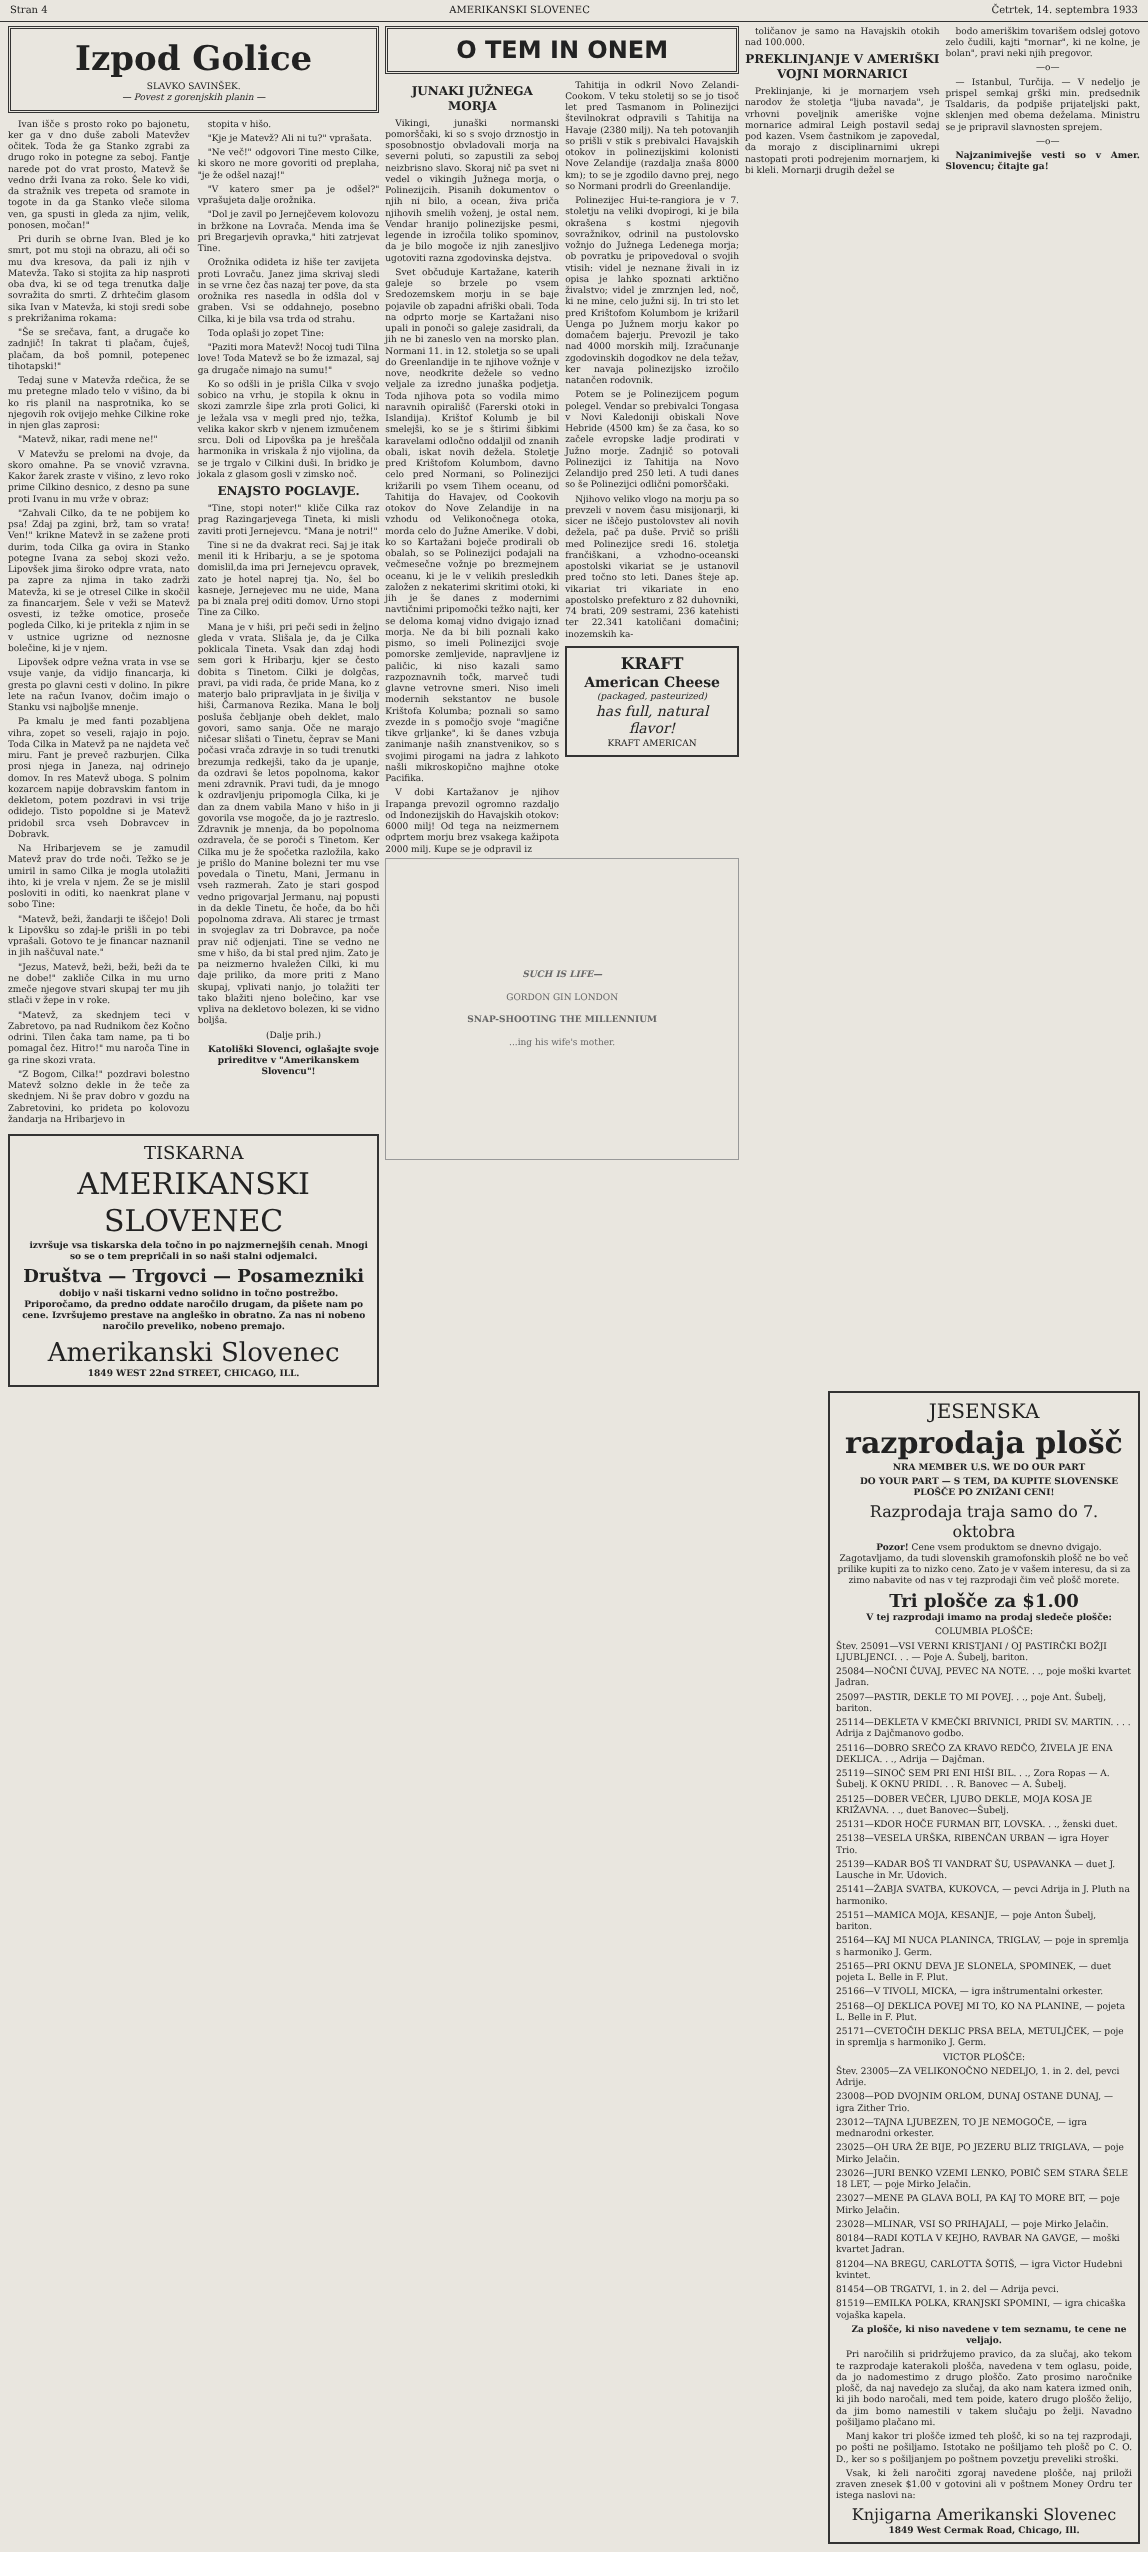Stran 4 AMERIKANSKI SLOVENEC Četrtek, 14. septembra 1933
Izpod Golice
SLAVKO SAVINŠEK.
— Povest z gorenjskih planin —
Ivan išče s prosto roko po bajonetu, ker ga v dno duše zaboli Matevžev očitek. Toda že ga Stanko zgrabi za drugo roko in potegne za seboj. Fantje narede pot do vrat prosto, Matevž še vedno drži Ivana za roko. Šele ko vidi, da stražnik ves trepeta od sramote in togote in da ga Stanko vleče siloma ven, ga spusti in gleda za njim, velik, ponosen, močan!"
Pri durih se obrne Ivan. Bled je ko smrt, pot mu stoji na obrazu, ali oči so mu dva kresova, da pali iz njih v Matevža. Tako si stojita za hip nasproti oba dva, ki se od tega trenutka dalje sovražita do smrti. Z drhtečim glasom sika Ivan v Matevža, ki stoji sredi sobe s prekrižanima rokama:
"Še se srečava, fant, a drugače ko zadnjič! In takrat ti plačam, čuješ, plačam, da boš pomnil, potepenec tihotapski!"
Tedaj sune v Matevža rdečica, že se mu pretegne mlado telo v višino, da bi ko ris planil na nasprotnika, ko se njegovih rok ovijejo mehke Cilkine roke in njen glas zaprosi:
"Matevž, nikar, radi mene ne!"
V Matevžu se prelomi na dvoje, da skoro omahne. Pa se vnovič vzravna. Kakor žarek zraste v višino, z levo roko prime Cilkino desnico, z desno pa sune proti Ivanu in mu vrže v obraz:
"Zahvali Cilko, da te ne pobijem ko psa! Zdaj pa zgini, brž, tam so vrata! Ven!" krikne Matevž in se zažene proti durim, toda Cilka ga ovira in Stanko potegne Ivana za seboj skozi vežo. Lipovšek jima široko odpre vrata, nato pa zapre za njima in tako zadrži Matevža, ki se je otresel Cilke in skočil za financarjem. Šele v veži se Matevž osvesti, iz težke omotice, proseče pogleda Cilko, ki je pritekla z njim in se v ustnice ugrizne od neznosne bolečine, ki je v njem.
Lipovšek odpre vežna vrata in vse se vsuje vanje, da vidijo financarja, ki gresta po glavni cesti v dolino. In pikre lete na račun Ivanov, dočim imajo o Stanku vsi najboljše mnenje.
Pa kmalu je med fanti pozabljena vihra, zopet so veseli, rajajo in pojo. Toda Cilka in Matevž pa ne najdeta več miru. Fant je preveč razburjen. Cilka prosi njega in Janeza, naj odrinejo domov. In res Matevž uboga. S polnim kozarcem napije dobravskim fantom in dekletom, potem pozdravi in vsi trije odidejo. Tisto popoldne si je Matevž pridobil srca vseh Dobravcev in Dobravk.
Na Hribarjevem se je zamudil Matevž prav do trde noči. Težko se je umiril in samo Cilka je mogla utolažiti ihto, ki je vrela v njem. Že se je mislil posloviti in oditi, ko naenkrat plane v sobo Tine:
"Matevž, beži, žandarji te iščejo! Doli k Lipovšku so zdaj-le prišli in po tebi vprašali. Gotovo te je financar naznanil in jih naščuval nate."
"Jezus, Matevž, beži, beži, beži da te ne dobe!" zakliče Cilka in mu urno zmeče njegove stvari skupaj ter mu jih stlači v žepe in v roke.
"Matevž, za skednjem teci v Zabretovo, pa nad Rudnikom čez Kočno odrini. Tilen čaka tam name, pa ti bo pomagal čez. Hitro!" mu naroča Tine in ga rine skozi vrata.
"Z Bogom, Cilka!" pozdravi bolestno Matevž solzno dekle in že teče za skednjem. Ni še prav dobro v gozdu na Zabretovini, ko prideta po kolovozu žandarja na Hribarjevo in
stopita v hišo.
"Kje je Matevž? Ali ni tu?" vprašata.
"Ne več!" odgovori Tine mesto Cilke, ki skoro ne more govoriti od preplaha, "je že odšel nazaj!"
"V katero smer pa je odšel?" vprašujeta dalje orožnika.
"Dol je zavil po Jernejčevem kolovozu in bržkone na Lovrača. Menda ima še pri Bregarjevih opravka," hiti zatrjevat Tine.
Orožnika odideta iz hiše ter zavijeta proti Lovraču. Janez jima skrivaj sledi in se vrne čez čas nazaj ter pove, da sta orožnika res nasedla in odšla dol v graben. Vsi se oddahnejo, posebno Cilka, ki je bila vsa trda od strahu.
Toda oplaši jo zopet Tine:
"Paziti mora Matevž! Nocoj tudi Tilna love! Toda Matevž se bo že izmazal, saj ga drugače nimajo na sumu!"
Ko so odšli in je prišla Cilka v svojo sobico na vrhu, je stopila k oknu in skozi zamrzle šipe zrla proti Golici, ki je ležala vsa v megli pred njo, težka, velika kakor skrb v njenem izmučenem srcu. Doli od Lipovška pa je hreščala harmonika in vriskala ž njo vijolina, da se je trgalo v Cilkini duši. In bridko je jokala z glasom gosli v zimsko noč.
ENAJSTO POGLAVJE.
"Tine, stopi noter!" kliče Cilka raz prag Razingarjevega Tineta, ki misli zaviti proti Jernejevcu. "Mana je notri!"
Tine si ne da dvakrat reci. Saj je itak menil iti k Hribarju, a se je spotoma domislil,da ima pri Jernejevcu opravek, zato je hotel naprej tja. No, šel bo kasneje, Jernejevec mu ne uide, Mana pa bi znala prej oditi domov. Urno stopi Tine za Cilko.
Mana je v hiši, pri peči sedi in željno gleda v vrata. Slišala je, da je Cilka poklicala Tineta. Vsak dan zdaj hodi sem gori k Hribarju, kjer se često dobita s Tinetom. Cilki je dolgčas, pravi, pa vidi rada, če pride Mana, ko z materjo balo pripravljata in je šivilja v hiši, Čarmanova Rezika. Mana le bolj posluša čebljanje obeh deklet, malo govori, samo sanja. Oče ne marajo ničesar slišati o Tinetu, čeprav se Mani počasi vrača zdravje in so tudi trenutki brezumja redkejši, tako da je upanje, da ozdravi še letos popolnoma, kakor meni zdravnik. Pravi tudi, da je mnogo k ozdravljenju pripomogla Cilka, ki je dan za dnem vabila Mano v hišo in ji govorila vse mogoče, da jo je raztreslo. Zdravnik je mnenja, da bo popolnoma ozdravela, če se poroči s Tinetom. Ker Cilka mu je že spočetka razložila, kako je prišlo do Manine bolezni ter mu vse povedala o Tinetu, Mani, Jermanu in vseh razmerah. Zato je stari gospod vedno prigovarjal Jermanu, naj popusti in da dekle Tinetu, če hoče, da bo hči popolnoma zdrava. Ali starec je trmast in svojeglav za tri Dobravce, pa noče prav nič odjenjati. Tine se vedno ne sme v hišo, da bi stal pred njim. Zato je pa neizmerno hvaležen Cilki, ki mu daje priliko, da more priti z Mano skupaj, vplivati nanjo, jo tolažiti ter tako blažiti njeno bolečino, kar vse vpliva na dekletovo bolezen, ki se vidno boljša.
(Dalje prih.)
Katoliški Slovenci, oglašajte svoje prireditve v "Amerikanskem Slovencu"!
TISKARNA
AMERIKANSKI SLOVENEC
izvršuje vsa tiskarska dela točno in po najzmernejših cenah. Mnogi so se o tem prepričali in so naši stalni odjemalci.
Društva — Trgovci — Posamezniki
dobijo v naši tiskarni vedno solidno in točno postrežbo. Priporočamo, da predno oddate naročilo drugam, da pišete nam po cene. Izvršujemo prestave na angleško in obratno. Za nas ni nobeno naročilo preveliko, nobeno premajo.
Amerikanski Slovenec
1849 WEST 22nd STREET, CHICAGO, ILL.
O TEM IN ONEM
JUNAKI JUŽNEGA MORJA
Vikingi, junaški normanski pomorščaki, ki so s svojo drznostjo in sposobnostjo obvladovali morja na severni poluti, so zapustili za seboj neizbrisno slavo. Skoraj nič pa svet ni vedel o vikingih Južnega morja, o Polinezijcih. Pisanih dokumentov o njih ni bilo, a ocean, živa priča njihovih smelih voženj, je ostal nem. Vendar hranijo polinezijske pesmi, legende in izročila toliko spominov, da je bilo mogoče iz njih zanesljivo ugotoviti razna zgodovinska dejstva.
Svet občuduje Kartažane, katerih galeje so brzele po vsem Sredozemskem morju in se baje pojavile ob zapadni afriški obali. Toda na odprto morje se Kartažani niso upali in ponoči so galeje zasidrali, da jih ne bi zaneslo ven na morsko plan. Normani 11. in 12. stoletja so se upali do Greenlandije in te njihove vožnje v nove, neodkrite dežele so vedno veljale za izredno junaška podjetja. Toda njihova pota so vodila mimo naravnih opirališč (Farerski otoki in Islandija). Krištof Kolumb je bil smelejši, ko se je s štirimi šibkimi karavelami odločno oddaljil od znanih obali, iskat novih dežela. Stoletje pred Krištofom Kolumbom, davno celo pred Normani, so Polinezijci križarili po vsem Tihem oceanu, od Tahitija do Havajev, od Cookovih otokov do Nove Zelandije in na vzhodu od Velikonočnega otoka, morda celo do Južne Amerike. V dobi, ko so Kartažani boječe prodirali ob obalah, so se Polinezijci podajali na večmesečne vožnje po brezmejnem oceanu, ki je le v velikih presledkih založen z nekaterimi skritimi otoki, ki jih je še danes z modernimi navtičnimi pripomočki težko najti, ker se deloma komaj vidno dvigajo iznad morja. Ne da bi bili poznali kako pismo, so imeli Polinezijci svoje pomorske zemljevide, napravljene iz paličic, ki niso kazali samo razpoznavnih točk, marveč tudi glavne vetrovne smeri. Niso imeli modernih sekstantov ne busole Krištofa Kolumba; poznali so samo zvezde in s pomočjo svoje "magične tikve grljanke", ki še danes vzbuja zanimanje naših znanstvenikov, so s svojimi pirogami na jadra z lahkoto našli mikroskopično majhne otoke Pacifika.
V dobi Kartažanov je njihov Irapanga prevozil ogromno razdaljo od Indonezijskih do Havajskih otokov: 6000 milj! Od tega na neizmernem odprtem morju brez vsakega kažipota 2000 milj. Kupe se je odpravil iz
Tahitija in odkril Novo Zelandi-Cookom. V teku stoletij so se jo tisoč let pred Tasmanom in Polinezijci številnokrat odpravili s Tahitija na Havaje (2380 milj). Na teh potovanjih so prišli v stik s prebivalci Havajskih otokov in polinezijskimi kolonisti Nove Zelandije (razdalja znaša 8000 km); to se je zgodilo davno prej, nego so Normani prodrli do Greenlandije.
Polinezijec Hui-te-rangiora je v 7. stoletju na veliki dvopirogi, ki je bila okrašena s kostmi njegovih sovražnikov, odrinil na pustolovsko vožnjo do Južnega Ledenega morja; ob povratku je pripovedoval o svojih vtisih: videl je neznane živali in iz opisa je lahko spoznati arktično živalstvo; videl je zmrznjen led, noč, ki ne mine, celo južni sij. In tri sto let pred Krištofom Kolumbom je križaril Uenga po Južnem morju kakor po domačem bajerju. Prevozil je tako nad 4000 morskih milj. Izračunanje zgodovinskih dogodkov ne dela težav, ker navaja polinezijsko izročilo natančen rodovnik.
Potem se je Polinezijcem pogum polegel. Vendar so prebivalci Tongasa v Novi Kaledoniji obiskali Nove Hebride (4500 km) še za časa, ko so začele evropske ladje prodirati v Južno morje. Zadnjič so potovali Polinezijci iz Tahitija na Novo Zelandijo pred 250 leti. A tudi danes so še Polinezijci odlični pomorščaki.
Njihovo veliko vlogo na morju pa so prevzeli v novem času misijonarji, ki sicer ne iščejo pustolovstev ali novih dežela, pač pa duše. Prvič so prišli med Polinezijce sredi 16. stoletja frančiškani, a vzhodno-oceanski apostolski vikariat se je ustanovil pred točno sto leti. Danes šteje ap. vikariat tri vikariate in eno apostolsko prefekturo z 82 duhovniki, 74 brati, 209 sestrami, 236 katehisti ter 22.341 katoličani domačini; inozemskih ka-
KRAFT
American Cheese
(packaged, pasteurized)
has full, natural flavor!
KRAFT AMERICAN
SUCH IS LIFE—
GORDON GIN LONDON
SNAP-SHOOTING THE MILLENNIUM
...ing his wife's mother.
toličanov je samo na Havajskih otokih nad 100.000.
PREKLINJANJE V AMERIŠKI VOJNI MORNARICI
Preklinjanje, ki je mornarjem vseh narodov že stoletja "ljuba navada", je vrhovni poveljnik ameriške vojne mornarice admiral Leigh postavil sedaj pod kazen. Vsem častnikom je zapovedal, da morajo z disciplinarnimi ukrepi nastopati proti podrejenim mornarjem, ki bi kleli. Mornarji drugih dežel se
bodo ameriškim tovarišem odslej gotovo zelo čudili, kajti "mornar", ki ne kolne, je bolan", pravi neki njih pregovor.
—o—
— Istanbul, Turčija. — V nedeljo je prispel semkaj grški min. predsednik Tsaldaris, da podpiše prijateljski pakt, sklenjen med obema deželama. Ministru se je pripravil slavnosten sprejem.
—o—
Najzanimivejše vesti so v Amer. Slovencu; čitajte ga!
JESENSKA
razprodaja plošč
NRA MEMBER U.S. WE DO OUR PART
DO YOUR PART — S TEM, DA KUPITE SLOVENSKE PLOŠČE PO ZNIŽANI CENI!
Razprodaja traja samo do 7. oktobra
Pozor! Cene vsem produktom se dnevno dvigajo. Zagotavljamo, da tudi slovenskih gramofonskih plošč ne bo več prilike kupiti za to nizko ceno. Zato je v vašem interesu, da si za zimo nabavite od nas v tej razprodaji čim več plošč morete.
Tri plošče za $1.00
V tej razprodaji imamo na prodaj sledeče plošče:
COLUMBIA PLOŠČE:
Štev. 25091—VSI VERNI KRISTJANI / OJ PASTIRČKI BOŽJI LJUBLJENCI. . . — Poje A. Šubelj, bariton.
25084—NOČNI ČUVAJ, PEVEC NA NOTE. . ., poje moški kvartet Jadran.
25097—PASTIR, DEKLE TO MI POVEJ. . ., poje Ant. Šubelj, bariton.
25114—DEKLETA V KMEČKI BRIVNICI, PRIDI SV. MARTIN. . . . Adrija z Dajčmanovo godbo.
25116—DOBRO SREČO ZA KRAVO REDČO, ŽIVELA JE ENA DEKLICA. . ., Adrija — Dajčman.
25119—SINOČ SEM PRI ENI HIŠI BIL. . ., Zora Ropas — A. Šubelj. K OKNU PRIDI. . . R. Banovec — A. Šubelj.
25125—DOBER VEČER, LJUBO DEKLE, MOJA KOSA JE KRIŽAVNA. . ., duet Banovec—Šubelj.
25131—KDOR HOČE FURMAN BIT, LOVSKA. . ., ženski duet.
25138—VESELA URŠKA, RIBENČAN URBAN — igra Hoyer Trio.
25139—KADAR BOŠ TI VANDRAT ŠU, USPAVANKA — duet J. Lausche in Mr. Udovich.
25141—ŽABJA SVATBA, KUKOVCA, — pevci Adrija in J. Pluth na harmoniko.
25151—MAMICA MOJA, KESANJE, — poje Anton Šubelj, bariton.
25164—KAJ MI NUCA PLANINCA, TRIGLAV, — poje in spremlja s harmoniko J. Germ.
25165—PRI OKNU DEVA JE SLONELA, SPOMINEK, — duet pojeta L. Belle in F. Plut.
25166—V TIVOLI, MICKA, — igra inštrumentalni orkester.
25168—OJ DEKLICA POVEJ MI TO, KO NA PLANINE, — pojeta L. Belle in F. Plut.
25171—CVETOČIH DEKLIC PRSA BELA, METULJČEK, — poje in spremlja s harmoniko J. Germ.
VICTOR PLOŠČE:
Štev. 23005—ZA VELIKONOČNO NEDELJO, 1. in 2. del, pevci Adrije.
23008—POD DVOJNIM ORLOM, DUNAJ OSTANE DUNAJ, — igra Zither Trio.
23012—TAJNA LJUBEZEN, TO JE NEMOGOČE, — igra mednarodni orkester.
23025—OH URA ŽE BIJE, PO JEZERU BLIZ TRIGLAVA, — poje Mirko Jelačin.
23026—JURI BENKO VZEMI LENKO, POBIČ SEM STARA ŠELE 18 LET, — poje Mirko Jelačin.
23027—MENE PA GLAVA BOLI, PA KAJ TO MORE BIT, — poje Mirko Jelačin.
23028—MLINAR, VSI SO PRIHAJALI, — poje Mirko Jelačin.
80184—RADI KOTLA V KEJHO, RAVBAR NA GAVGE, — moški kvartet Jadran.
81204—NA BREGU, CARLOTTA ŠOTIŠ, — igra Victor Hudebni kvintet.
81454—OB TRGATVI, 1. in 2. del — Adrija pevci.
81519—EMILKA POLKA, KRANJSKI SPOMINI, — igra chicaška vojaška kapela.
Za plošče, ki niso navedene v tem seznamu, te cene ne veljajo.
Pri naročilih si pridržujemo pravico, da za slučaj, ako tekom te razprodaje katerakoli plošča, navedena v tem oglasu, poide, da jo nadomestimo z drugo ploščo. Zato prosimo naročnike plošč, da naj navedejo za slučaj, da ako nam katera izmed onih, ki jih bodo naročali, med tem poide, katero drugo ploščo želijo, da jim bomo namestili v takem slučaju po želji. Navadno pošiljamo plačano mi.
Manj kakor tri plošče izmed teh plošč, ki so na tej razprodaji, po pošti ne pošiljamo. Istotako ne pošiljamo teh plošč po C. O. D., ker so s pošiljanjem po poštnem povzetju preveliki stroški.
Vsak, ki želi naročiti zgoraj navedene plošče, naj priloži zraven znesek $1.00 v gotovini ali v poštnem Money Ordru ter istega naslovi na:
Knjigarna Amerikanski Slovenec
1849 West Cermak Road, Chicago, Ill.